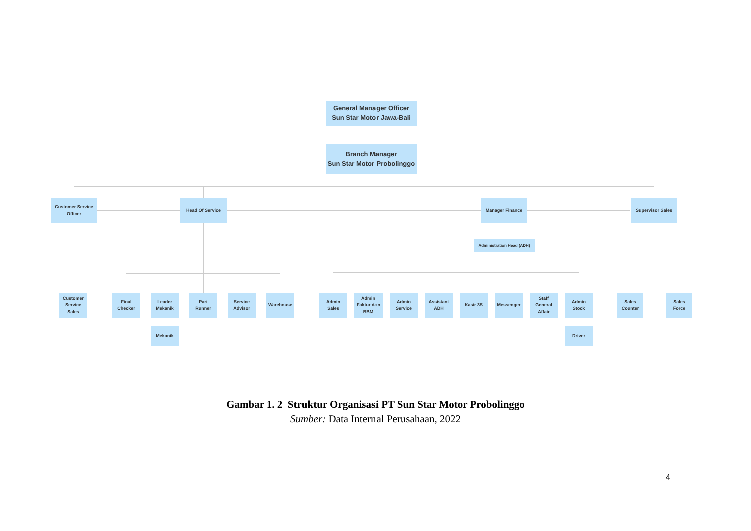General Manager Officer
Sun Star Motor Jawa-Bali
Branch Manager
Sun Star Motor Probolinggo
Customer Service
Officer
Head Of Service Manager Finance Supervisor Sales
Administration Head (ADH)
Customer
Service
Sales
Final
Checker
Leader
Mekanik
Part
Runner
Service
Advisor
Warehouse
Mekanik
Admin
Sales
Admin
Faktur dan
BBM
Admin
Service
Assistant
ADH
Kasir 3S Messenger
Staff
General
Affair
Admin
Stock
Driver
Sales
Counter
Sales
Force
Gambar 1. 2 Struktur Organisasi PT Sun Star Motor Probolinggo
Sumber: Data Internal Perusahaan, 2022
4